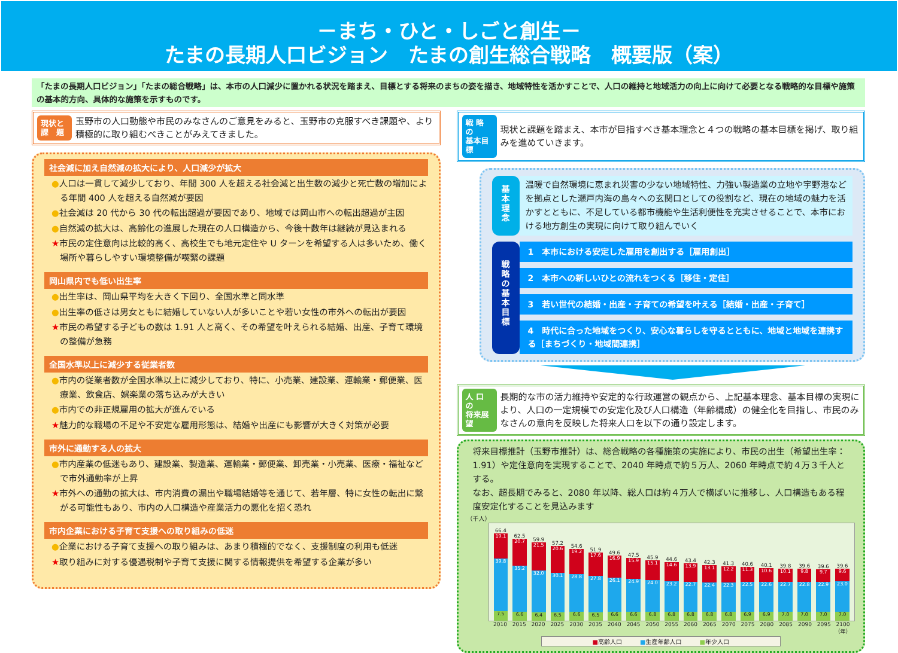－まち・ひと・しごと創生－
たまの長期人口ビジョン　たまの創生総合戦略　概要版（案）
「たまの長期人口ビジョン」「たまの総合戦略」は、本市の人口減少に置かれる状況を踏まえ、目標とする将来のまちの姿を描き、地域特性を活かすことで、人口の維持と地域活力の向上に向けて必要となる戦略的な目標や施策の基本的方向、具体的な施策を示すものです。
現状と
課　題 玉野市の人口動態や市民のみなさんのご意見をみると、玉野市の克服すべき課題や、より積極的に取り組むべきことがみえてきました。
社会減に加え自然減の拡大により、人口減少が拡大
●人口は一貫して減少しており、年間 300 人を超える社会減と出生数の減少と死亡数の増加による年間 400 人を超える自然減が要因
●社会減は 20 代から 30 代の転出超過が要因であり、地域では岡山市への転出超過が主因
●自然減の拡大は、高齢化の進展した現在の人口構造から、今後十数年は継続が見込まれる
★市民の定住意向は比較的高く、高校生でも地元定住や U ターンを希望する人は多いため、働く場所や暮らしやすい環境整備が喫緊の課題
岡山県内でも低い出生率
●出生率は、岡山県平均を大きく下回り、全国水準と同水準
●出生率の低さは男女ともに結婚していない人が多いことや若い女性の市外への転出が要因
★市民の希望する子どもの数は 1.91 人と高く、その希望を叶えられる結婚、出産、子育て環境の整備が急務
全国水準以上に減少する従業者数
●市内の従業者数が全国水準以上に減少しており、特に、小売業、建設業、運輸業・郵便業、医療業、飲食店、娯楽業の落ち込みが大きい
●市内での非正規雇用の拡大が進んでいる
★魅力的な職場の不足や不安定な雇用形態は、結婚や出産にも影響が大きく対策が必要
市外に通勤する人の拡大
●市内産業の低迷もあり、建設業、製造業、運輸業・郵便業、卸売業・小売業、医療・福祉などで市外通勤率が上昇
★市外への通勤の拡大は、市内消費の漏出や職場結婚等を通じて、若年層、特に女性の転出に繋がる可能性もあり、市内の人口構造や産業活力の悪化を招く恐れ
市内企業における子育て支援への取り組みの低迷
●企業における子育て支援への取り組みは、あまり積極的でなく、支援制度の利用も低迷
★取り組みに対する優遇税制や子育て支援に関する情報提供を希望する企業が多い
戦 略 の
基本目標 現状と課題を踏まえ、本市が目指すべき基本理念と４つの戦略の基本目標を掲げ、取り組みを進めていきます。
基
本
理
念
温暖で自然環境に恵まれ災害の少ない地域特性、力強い製造業の立地や宇野港などを拠点とした瀬戸内海の島々への玄関口としての役割など、現在の地域の魅力を活かすとともに、不足している都市機能や生活利便性を充実させることで、本市における地方創生の実現に向けて取り組んでいく
戦
略
の
基
本
目
標
1　本市における安定した雇用を創出する［雇用創出］
2　本市への新しいひとの流れをつくる［移住・定住］
3　若い世代の結婚・出産・子育ての希望を叶える［結婚・出産・子育て］
4　時代に合った地域をつくり、安心な暮らしを守るとともに、地域と地域を連携する［まちづくり・地域間連携］
人 口 の
将来展望 長期的な市の活力維持や安定的な行政運営の観点から、上記基本理念、基本目標の実現により、人口の一定規模での安定化及び人口構造（年齢構成）の健全化を目指し、市民のみなさんの意向を反映した将来人口を以下の通り設定します。
将来目標推計（玉野市推計）は、総合戦略の各種施策の実施により、市民の出生（希望出生率：1.91）や定住意向を実現することで、2040 年時点で約５万人、2060 年時点で約４万３千人とする。
なお、超長期でみると、2080 年以降、総人口は約４万人で横ばいに推移し、人口構造もある程度安定化することを見込みます
（千人）
66.4
19.1
39.8
7.5
62.5
20.7
35.2
6.6
59.9
21.5
32.0
6.4
57.2
20.6
30.1
6.5
54.6
19.2
28.8
6.6
51.9
17.6
27.8
6.5
49.6
16.9
26.1
6.6
47.5
15.9
24.9
6.6
45.9
15.1
24.0
6.8
44.6
14.6
23.2
6.8
43.4
13.9
22.7
6.8
42.3
13.1
22.4
6.8
41.3
12.2
22.3
6.8
40.6
11.3
22.5
6.9
40.1
10.6
22.6
6.9
39.8
10.1
22.7
7.0
39.6
9.8
22.8
7.0
39.6
9.7
22.9
7.0
39.6
9.6
23.0
7.0
2010 2015 2020 2025 2030 2035 2040 2045 2050 2055 2060 2065 2070 2075 2080 2085 2090 2095 2100（年）
■高齢人口　　　■生産年齢人口　　　■年少人口